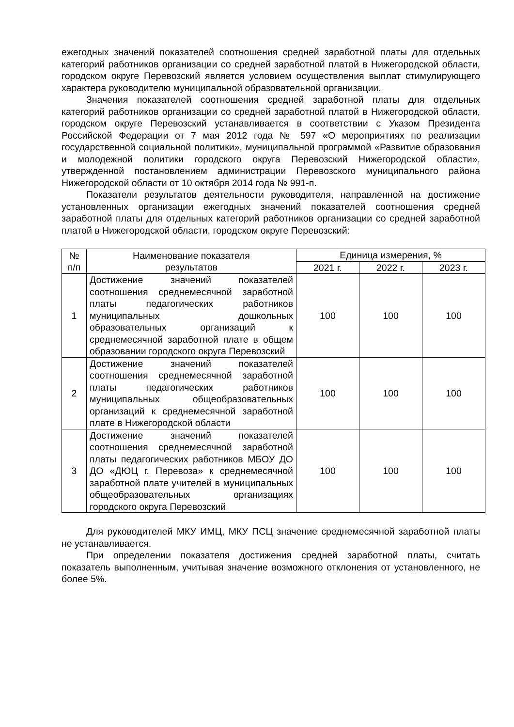ежегодных значений показателей соотношения средней заработной платы для отдельных категорий работников организации со средней заработной платой в Нижегородской области, городском округе Перевозский является условием осуществления выплат стимулирующего характера руководителю муниципальной образовательной организации.
Значения показателей соотношения средней заработной платы для отдельных категорий работников организации со средней заработной платой в Нижегородской области, городском округе Перевозский устанавливается в соответствии с Указом Президента Российской Федерации от 7 мая 2012 года № 597 «О мероприятиях по реализации государственной социальной политики», муниципальной программой «Развитие образования и молодежной политики городского округа Перевозский Нижегородской области», утвержденной постановлением администрации Перевозского муниципального района Нижегородской области от 10 октября 2014 года № 991-п.
Показатели результатов деятельности руководителя, направленной на достижение установленных организации ежегодных значений показателей соотношения средней заработной платы для отдельных категорий работников организации со средней заработной платой в Нижегородской области, городском округе Перевозский:
| № п/п | Наименование показателя результатов | Единица измерения, % | | |
| --- | --- | --- | --- | --- |
| | | 2021 г. | 2022 г. | 2023 г. |
| 1 | Достижение значений показателей соотношения среднемесячной заработной платы педагогических работников муниципальных дошкольных образовательных организаций к среднемесячной заработной плате в общем образовании городского округа Перевозский | 100 | 100 | 100 |
| 2 | Достижение значений показателей соотношения среднемесячной заработной платы педагогических работников муниципальных общеобразовательных организаций к среднемесячной заработной плате в Нижегородской области | 100 | 100 | 100 |
| 3 | Достижение значений показателей соотношения среднемесячной заработной платы педагогических работников МБОУ ДО ДО «ДЮЦ г. Перевоза» к среднемесячной заработной плате учителей в муниципальных общеобразовательных организациях городского округа Перевозский | 100 | 100 | 100 |
Для руководителей МКУ ИМЦ, МКУ ПСЦ значение среднемесячной заработной платы не устанавливается.
При определении показателя достижения средней заработной платы, считать показатель выполненным, учитывая значение возможного отклонения от установленного, не более 5%.